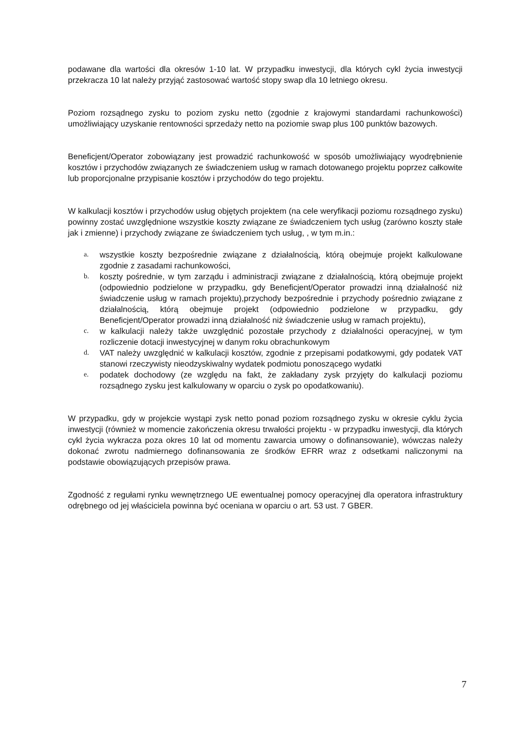podawane dla wartości dla okresów 1-10 lat. W przypadku inwestycji, dla których cykl życia inwestycji przekracza 10 lat należy przyjąć zastosować wartość stopy swap dla 10 letniego okresu.
Poziom rozsądnego zysku to poziom zysku netto (zgodnie z krajowymi standardami rachunkowości) umożliwiający uzyskanie rentowności sprzedaży netto na poziomie swap plus 100 punktów bazowych.
Beneficjent/Operator zobowiązany jest prowadzić rachunkowość w sposób umożliwiający wyodrębnienie kosztów i przychodów związanych ze świadczeniem usług w ramach dotowanego projektu poprzez całkowite lub proporcjonalne przypisanie kosztów i przychodów do tego projektu.
W kalkulacji kosztów i przychodów usług objętych projektem (na cele weryfikacji poziomu rozsądnego zysku) powinny zostać uwzględnione wszystkie koszty związane ze świadczeniem tych usług (zarówno koszty stałe jak i zmienne) i przychody związane ze świadczeniem tych usług, , w tym m.in.:
a. wszystkie koszty bezpośrednie związane z działalnością, którą obejmuje projekt kalkulowane zgodnie z zasadami rachunkowości,
b. koszty pośrednie, w tym zarządu i administracji związane z działalnością, którą obejmuje projekt (odpowiednio podzielone w przypadku, gdy Beneficjent/Operator prowadzi inną działalność niż świadczenie usług w ramach projektu),przychody bezpośrednie i przychody pośrednio związane z działalnością, którą obejmuje projekt (odpowiednio podzielone w przypadku, gdy Beneficjent/Operator prowadzi inną działalność niż świadczenie usług w ramach projektu),
c. w kalkulacji należy także uwzględnić pozostałe przychody z działalności operacyjnej, w tym rozliczenie dotacji inwestycyjnej w danym roku obrachunkowym
d. VAT należy uwzględnić w kalkulacji kosztów, zgodnie z przepisami podatkowymi, gdy podatek VAT stanowi rzeczywisty nieodzyskiwalny wydatek podmiotu ponoszącego wydatki
e. podatek dochodowy (ze względu na fakt, że zakładany zysk przyjęty do kalkulacji poziomu rozsądnego zysku jest kalkulowany w oparciu o zysk po opodatkowaniu).
W przypadku, gdy w projekcie wystąpi zysk netto ponad poziom rozsądnego zysku w okresie cyklu życia inwestycji (również w momencie zakończenia okresu trwałości projektu - w przypadku inwestycji, dla których cykl życia wykracza poza okres 10 lat od momentu zawarcia umowy o dofinansowanie), wówczas należy dokonać zwrotu nadmiernego dofinansowania ze środków EFRR wraz z odsetkami naliczonymi na podstawie obowiązujących przepisów prawa.
Zgodność z regułami rynku wewnętrznego UE ewentualnej pomocy operacyjnej dla operatora infrastruktury odrębnego od jej właściciela powinna być oceniana w oparciu o art. 53 ust. 7 GBER.
7